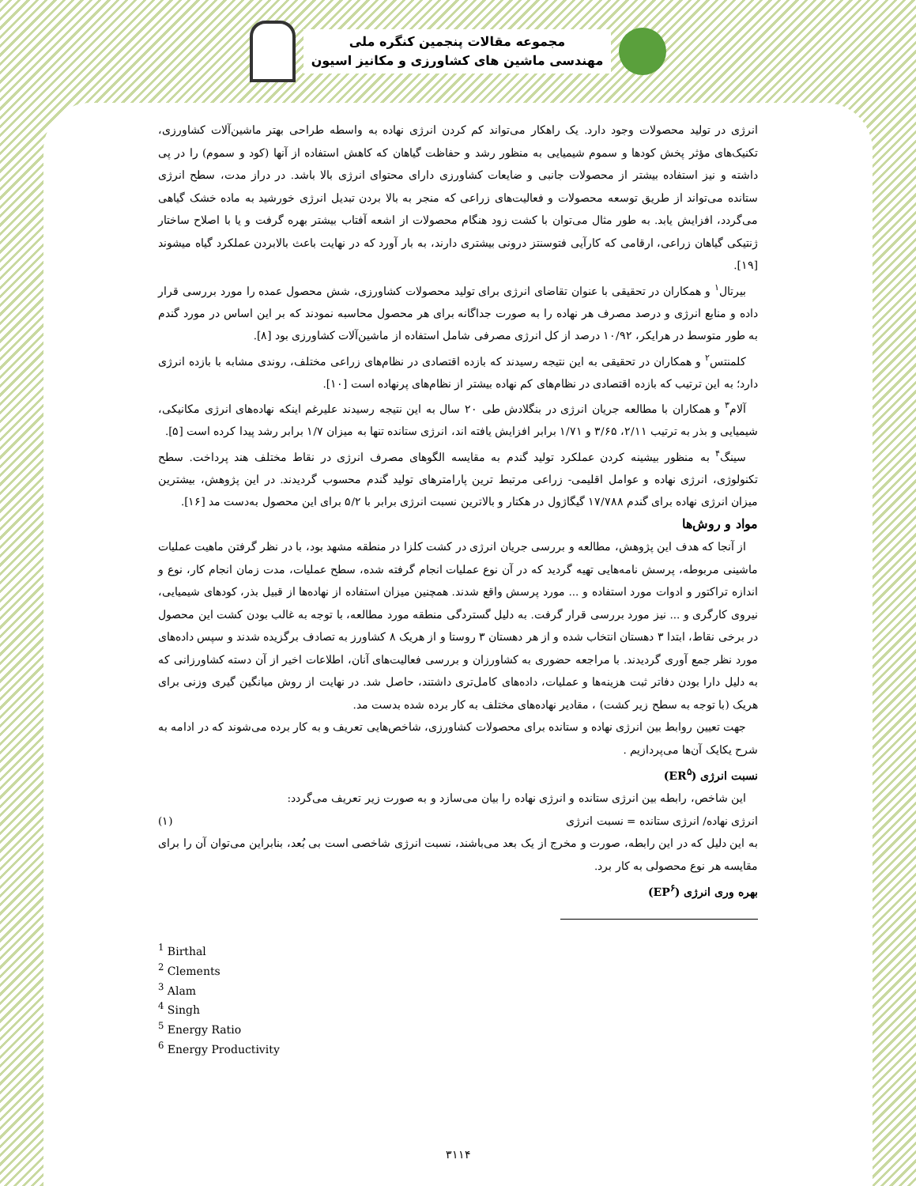مجموعه مقالات پنجمین کنگره ملی
مهندسی ماشین های کشاورزی و مکانیز اسیون
انرژی در تولید محصولات وجود دارد. یک راهکار می‌تواند کم کردن انرژی نهاده به واسطه طراحی بهتر ماشین‌آلات کشاورزی، تکنیک‌های مؤثر پخش کودها و سموم شیمیایی به منظور رشد و حفاظت گیاهان که کاهش استفاده از آنها (کود و سموم) را در پی داشته و نیز استفاده بیشتر از محصولات جانبی و ضایعات کشاورزی دارای محتوای انرژی بالا باشد. در دراز مدت، سطح انرژی ستانده می‌تواند از طریق توسعه محصولات و فعالیت‌های زراعی که منجر به بالا بردن تبدیل انرژی خورشید به ماده خشک گیاهی می‌گردد، افزایش یابد. به طور مثال می‌توان با کشت زود هنگام محصولات از اشعه آفتاب بیشتر بهره گرفت و یا با اصلاح ساختار ژنتیکی گیاهان زراعی، ارقامی که کارآیی فتوسنتز درونی بیشتری دارند، به بار آورد که در نهایت باعث بالابردن عملکرد گیاه میشوند [۱۹].
بیرتال<sup>۱</sup> و همکاران در تحقیقی با عنوان تقاضای انرژی برای تولید محصولات کشاورزی، شش محصول عمده را مورد بررسی قرار داده و منابع انرژی و درصد مصرف هر نهاده را به صورت جداگانه برای هر محصول محاسبه نمودند که بر این اساس در مورد گندم به طور متوسط در هرایکر، ۱۰/۹۲ درصد از کل انرژی مصرفی شامل استفاده از ماشین‌آلات کشاورزی بود [۸].
کلمنتس<sup>۲</sup> و همکاران در تحقیقی به این نتیجه رسیدند که بازده اقتصادی در نظام‌های زراعی مختلف، روندی مشابه با بازده انرژی دارد؛ به این ترتیب که بازده اقتصادی در نظام‌های کم نهاده بیشتر از نظام‌های پرنهاده است [۱۰].
آلام<sup>۳</sup> و همکاران با مطالعه جریان انرژی در بنگلادش طی ۲۰ سال به این نتیجه رسیدند علیرغم اینکه نهاده‌های انرژی مکانیکی، شیمیایی و بذر به ترتیب ۲/۱۱، ۳/۶۵ و ۱/۷۱ برابر افزایش یافته اند، انرژی ستانده تنها به میزان ۱/۷ برابر رشد پیدا کرده است [۵].
سینگ<sup>۴</sup> به منظور بیشینه کردن عملکرد تولید گندم به مقایسه الگوهای مصرف انرژی در نقاط مختلف هند پرداخت. سطح تکنولوژی، انرژی نهاده و عوامل اقلیمی- زراعی مرتبط ترین پارامترهای تولید گندم محسوب گردیدند. در این پژوهش، بیشترین میزان انرژی نهاده برای گندم ۱۷/۷۸۸ گیگاژول در هکتار و بالاترین نسبت انرژی برابر با ۵/۲ برای این محصول به‌دست مد [۱۶].
مواد و روش‌ها
از آنجا که هدف این پژوهش، مطالعه و بررسی جریان انرژی در کشت کلزا در منطقه مشهد بود، با در نظر گرفتن ماهیت عملیات ماشینی مربوطه، پرسش نامه‌هایی تهیه گردید که در آن نوع عملیات انجام گرفته شده، سطح عملیات، مدت زمان انجام کار، نوع و اندازه تراکتور و ادوات مورد استفاده و ... مورد پرسش واقع شدند. همچنین میزان استفاده از نهاده‌ها از قبیل بذر، کودهای شیمیایی، نیروی کارگری و ... نیز مورد بررسی قرار گرفت. به دلیل گستردگی منطقه مورد مطالعه، با توجه به غالب بودن کشت این محصول در برخی نقاط، ابتدا ۳ دهستان انتخاب شده و از هر دهستان ۳ روستا و از هریک ۸ کشاورز به تصادف برگزیده شدند و سپس داده‌های مورد نظر جمع آوری گردیدند. با مراجعه حضوری به کشاورزان و بررسی فعالیت‌های آنان، اطلاعات اخیر از آن دسته کشاورزانی که به دلیل دارا بودن دفاتر ثبت هزینه‌ها و عملیات، داده‌های کامل‌تری داشتند، حاصل شد. در نهایت از روش میانگین گیری وزنی برای هریک (با توجه به سطح زیر کشت) ، مقادیر نهاده‌های مختلف به کار برده شده بدست مد.
جهت تعیین روابط بین انرژی نهاده و ستانده برای محصولات کشاورزی، شاخص‌هایی تعریف و به کار برده می‌شوند که در ادامه به شرح یکایک آن‌ها می‌پردازیم .
نسبت انرژی (ER<sup>۵</sup>)
این شاخص، رابطه بین انرژی ستانده و انرژی نهاده را بیان می‌سازد و به صورت زیر تعریف می‌گردد:
انرژی نهاده/ انرژی ستانده = نسبت انرژی (۱)
به این دلیل که در این رابطه، صورت و مخرج از یک بعد می‌باشند، نسبت انرژی شاخصی است بی بُعد، بنابراین می‌توان آن را برای مقایسه هر نوع محصولی به کار برد.
بهره وری انرژی (EP<sup>۶</sup>)
<sup>1</sup> Birthal
<sup>2</sup> Clements
<sup>3</sup> Alam
<sup>4</sup> Singh
<sup>5</sup> Energy Ratio
<sup>6</sup> Energy Productivity
۳۱۱۴